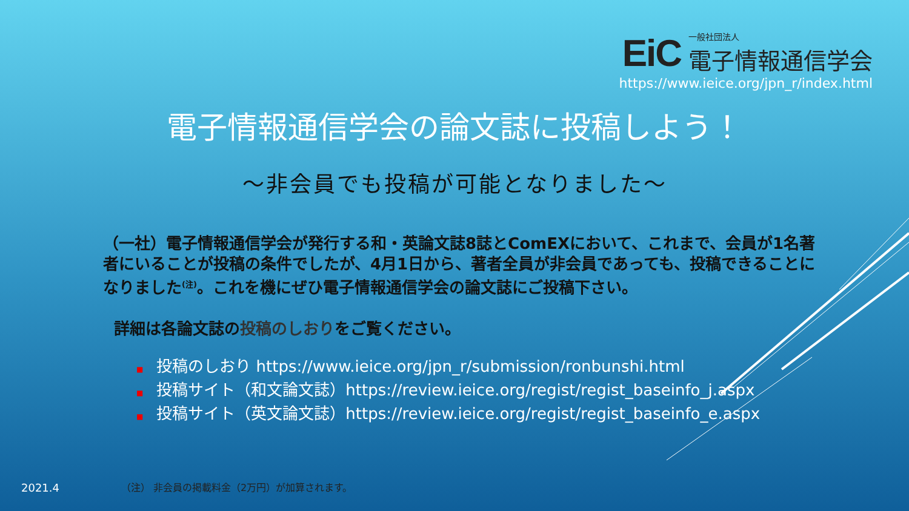EiC
一般社団法人
電子情報通信学会
https://www.ieice.org/jpn_r/index.html
電子情報通信学会の論文誌に投稿しよう！
～非会員でも投稿が可能となりました～
（一社）電子情報通信学会が発行する和・英論文誌8誌とComEXにおいて、これまで、会員が1名著者にいることが投稿の条件でしたが、4月1日から、著者全員が非会員であっても、投稿できることになりました<sup>(注)</sup>。これを機にぜひ電子情報通信学会の論文誌にご投稿下さい。
詳細は各論文誌の投稿のしおりをご覧ください。
■ 投稿のしおり https://www.ieice.org/jpn_r/submission/ronbunshi.html
■ 投稿サイト（和文論文誌）https://review.ieice.org/regist/regist_baseinfo_j.aspx
■ 投稿サイト（英文論文誌）https://review.ieice.org/regist/regist_baseinfo_e.aspx
2021.4
（注） 非会員の掲載料金（2万円）が加算されます。